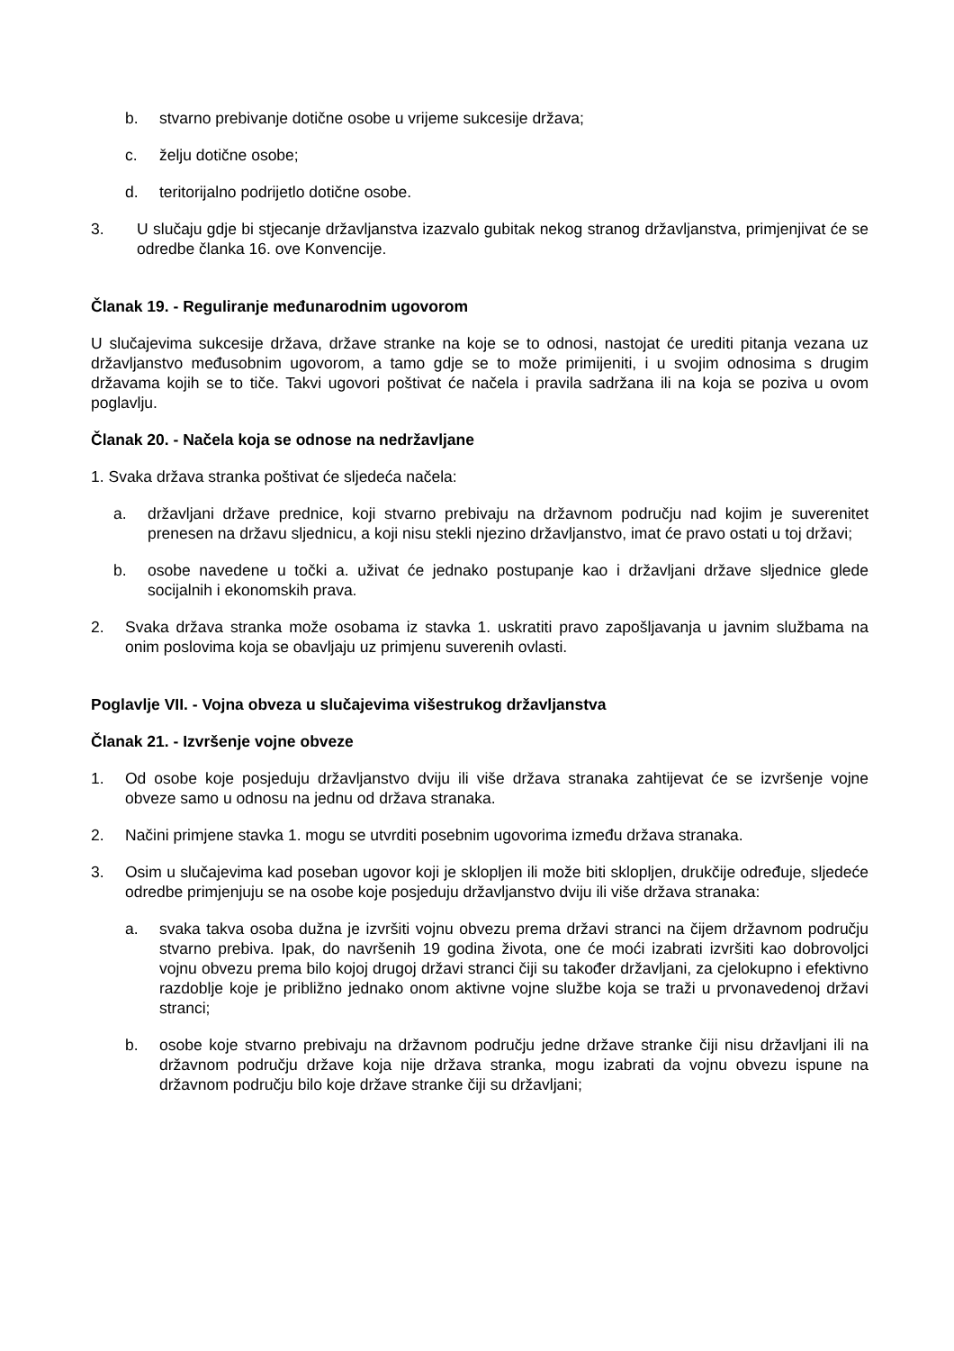b. stvarno prebivanje dotične osobe u vrijeme sukcesije država;
c. želju dotične osobe;
d. teritorijalno podrijetlo dotične osobe.
3. U slučaju gdje bi stjecanje državljanstva izazvalo gubitak nekog stranog državljanstva, primjenjivat će se odredbe članka 16. ove Konvencije.
Članak 19. - Reguliranje međunarodnim ugovorom
U slučajevima sukcesije država, države stranke na koje se to odnosi, nastojat će urediti pitanja vezana uz državljanstvo međusobnim ugovorom, a tamo gdje se to može primijeniti, i u svojim odnosima s drugim državama kojih se to tiče. Takvi ugovori poštivat će načela i pravila sadržana ili na koja se poziva u ovom poglavlju.
Članak 20. - Načela koja se odnose na nedržavljane
1. Svaka država stranka poštivat će sljedeća načela:
a. državljani države prednice, koji stvarno prebivaju na državnom području nad kojim je suverenitet prenesen na državu sljednicu, a koji nisu stekli njezino državljanstvo, imat će pravo ostati u toj državi;
b. osobe navedene u točki a. uživat će jednako postupanje kao i državljani države sljednice glede socijalnih i ekonomskih prava.
2. Svaka država stranka može osobama iz stavka 1. uskratiti pravo zapošljavanja u javnim službama na onim poslovima koja se obavljaju uz primjenu suverenih ovlasti.
Poglavlje VII. - Vojna obveza u slučajevima višestrukog državljanstva
Članak 21. - Izvršenje vojne obveze
1. Od osobe koje posjeduju državljanstvo dviju ili više država stranaka zahtijevat će se izvršenje vojne obveze samo u odnosu na jednu od država stranaka.
2. Načini primjene stavka 1. mogu se utvrditi posebnim ugovorima između država stranaka.
3. Osim u slučajevima kad poseban ugovor koji je sklopljen ili može biti sklopljen, drukčije određuje, sljedeće odredbe primjenjuju se na osobe koje posjeduju državljanstvo dviju ili više država stranaka:
a. svaka takva osoba dužna je izvršiti vojnu obvezu prema državi stranci na čijem državnom području stvarno prebiva. Ipak, do navršenih 19 godina života, one će moći izabrati izvršiti kao dobrovoljci vojnu obvezu prema bilo kojoj drugoj državi stranci čiji su također državljani, za cjelokupno i efektivno razdoblje koje je približno jednako onom aktivne vojne službe koja se traži u prvonavedenoj državi stranci;
b. osobe koje stvarno prebivaju na državnom području jedne države stranke čiji nisu državljani ili na državnom području države koja nije država stranka, mogu izabrati da vojnu obvezu ispune na državnom području bilo koje države stranke čiji su državljani;